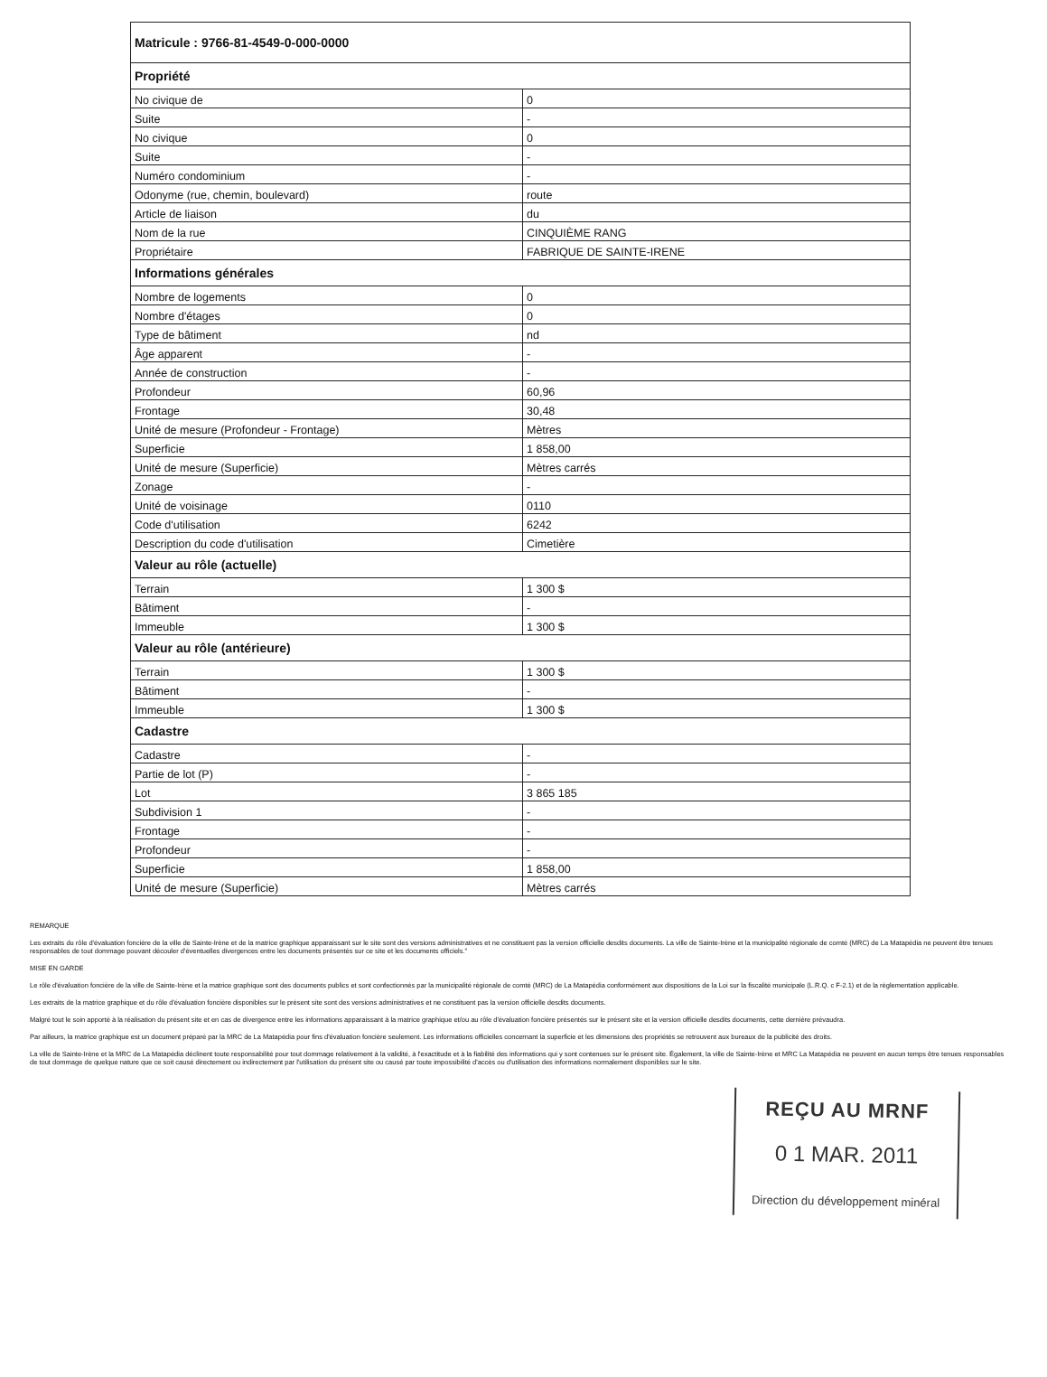| Matricule : 9766-81-4549-0-000-0000 | |
| --- | --- |
| Propriété | |
| No civique de | 0 |
| Suite | - |
| No civique | 0 |
| Suite | - |
| Numéro condominium | - |
| Odonyme (rue, chemin, boulevard) | route |
| Article de liaison | du |
| Nom de la rue | CINQUIÈME RANG |
| Propriétaire | FABRIQUE DE SAINTE-IRENE |
| Informations générales | |
| Nombre de logements | 0 |
| Nombre d'étages | 0 |
| Type de bâtiment | nd |
| Âge apparent | - |
| Année de construction | - |
| Profondeur | 60,96 |
| Frontage | 30,48 |
| Unité de mesure (Profondeur - Frontage) | Mètres |
| Superficie | 1 858,00 |
| Unité de mesure (Superficie) | Mètres carrés |
| Zonage | - |
| Unité de voisinage | 0110 |
| Code d'utilisation | 6242 |
| Description du code d'utilisation | Cimetière |
| Valeur au rôle (actuelle) | |
| Terrain | 1 300 $ |
| Bâtiment | - |
| Immeuble | 1 300 $ |
| Valeur au rôle (antérieure) | |
| Terrain | 1 300 $ |
| Bâtiment | - |
| Immeuble | 1 300 $ |
| Cadastre | |
| Cadastre | - |
| Partie de lot (P) | - |
| Lot | 3 865 185 |
| Subdivision 1 | - |
| Frontage | - |
| Profondeur | - |
| Superficie | 1 858,00 |
| Unité de mesure (Superficie) | Mètres carrés |
REMARQUE
Les extraits du rôle d'évaluation foncière de la ville de Sainte-Irène et de la matrice graphique apparaissant sur le site sont des versions administratives et ne constituent pas la version officielle desdits documents. La ville de Sainte-Irène et la municipalité régionale de comté (MRC) de La Matapédia ne peuvent être tenues responsables de tout dommage pouvant découler d'éventuelles divergences entre les documents présentés sur ce site et les documents officiels."
MISE EN GARDE
Le rôle d'évaluation foncière de la ville de Sainte-Irène et la matrice graphique sont des documents publics et sont confectionnés par la municipalité régionale de comté (MRC) de La Matapédia conformément aux dispositions de la Loi sur la fiscalité municipale (L.R.Q. c F-2.1) et de la réglementation applicable.
Les extraits de la matrice graphique et du rôle d'évaluation foncière disponibles sur le présent site sont des versions administratives et ne constituent pas la version officielle desdits documents.
Malgré tout le soin apporté à la réalisation du présent site et en cas de divergence entre les informations apparaissant à la matrice graphique et/ou au rôle d'évaluation foncière présentés sur le présent site et la version officielle desdits documents, cette dernière prévaudra.
Par ailleurs, la matrice graphique est un document préparé par la MRC de La Matapédia pour fins d'évaluation foncière seulement. Les informations officielles concernant la superficie et les dimensions des propriétés se retrouvent aux bureaux de la publicité des droits.
La ville de Sainte-Irène et la MRC de La Matapédia déclinent toute responsabilité pour tout dommage relativement à la validité, à l'exactitude et à la fiabilité des informations qui y sont contenues sur le présent site. Également, la ville de Sainte-Irène et MRC La Matapédia ne peuvent en aucun temps être tenues responsables de tout dommage de quelque nature que ce soit causé directement ou indirectement par l'utilisation du présent site ou causé par toute impossibilité d'accès ou d'utilisation des informations normalement disponibles sur le site.
REÇU AU MRNF
0 1 MAR. 2011
Direction du développement minéral